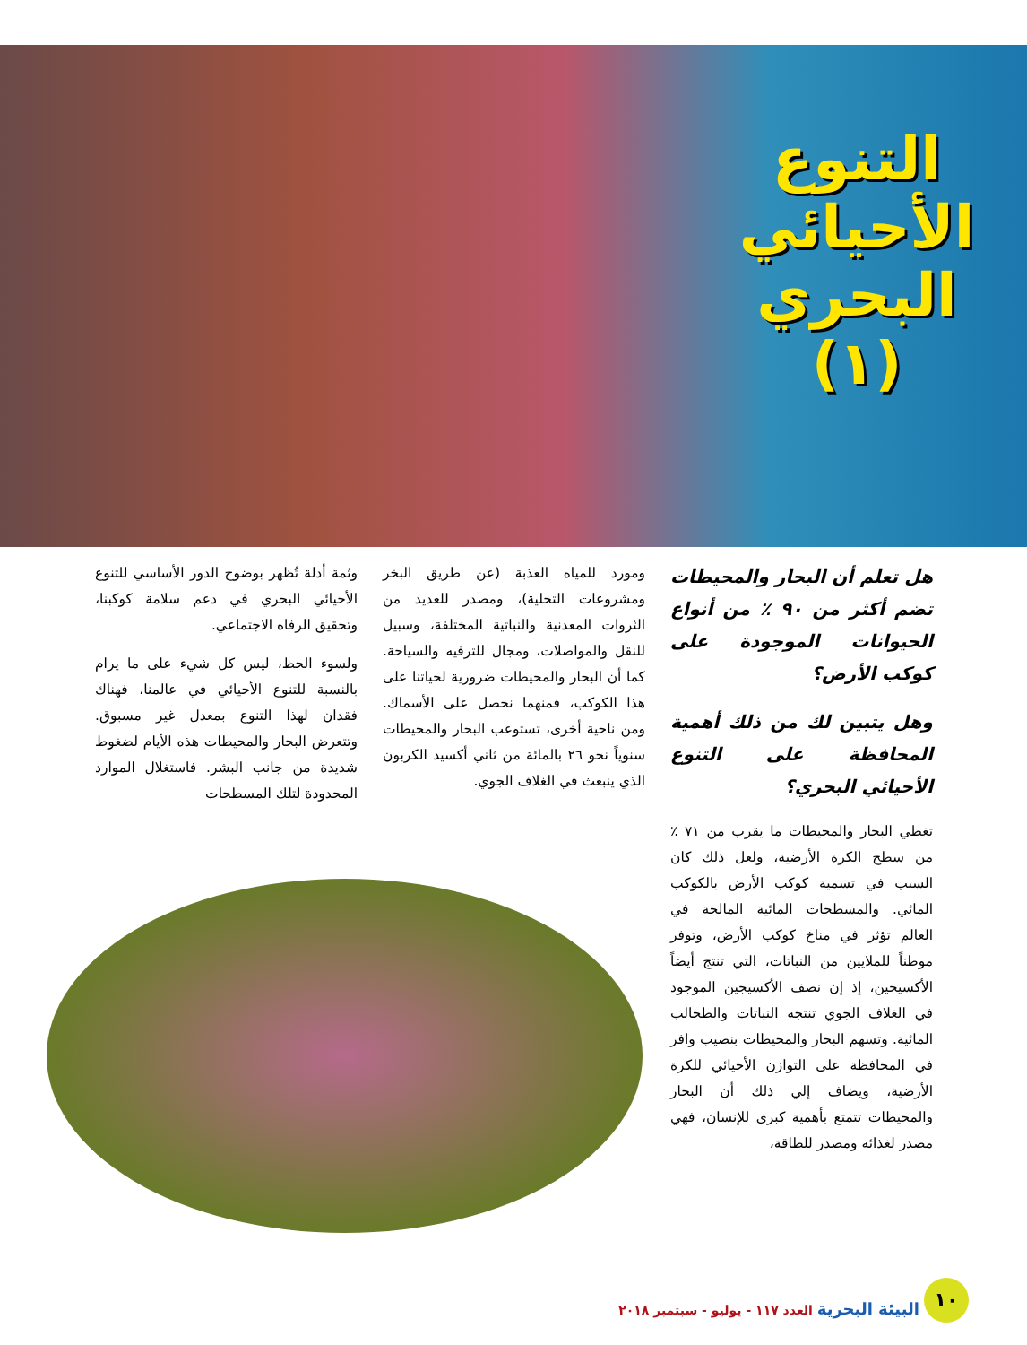التنوع الأحيائي البحري (١)
هل تعلم أن البحار والمحيطات تضم أكثر من ٩٠ ٪ من أنواع الحيوانات الموجودة على كوكب الأرض؟
وهل يتبين لك من ذلك أهمية المحافظة على التنوع الأحيائي البحري؟
تغطي البحار والمحيطات ما يقرب من ٧١ ٪ من سطح الكرة الأرضية، ولعل ذلك كان السبب في تسمية كوكب الأرض بالكوكب المائي. والمسطحات المائية المالحة في العالم تؤثر في مناخ كوكب الأرض، وتوفر موطناً للملايين من النباتات، التي تنتج أيضاً الأكسيجين، إذ إن نصف الأكسيجين الموجود في الغلاف الجوي تنتجه النباتات والطحالب المائية. وتسهم البحار والمحيطات بنصيب وافر في المحافظة على التوازن الأحيائي للكرة الأرضية، ويضاف إلي ذلك أن البحار والمحيطات تتمتع بأهمية كبرى للإنسان، فهي مصدر لغذائه ومصدر للطاقة،
ومورد للمياه العذبة (عن طريق البخر ومشروعات التحلية)، ومصدر للعديد من الثروات المعدنية والنباتية المختلفة، وسبيل للنقل والمواصلات، ومجال للترفيه والسياحة. كما أن البحار والمحيطات ضرورية لحياتنا على هذا الكوكب، فمنهما نحصل على الأسماك. ومن ناحية أخرى، تستوعب البحار والمحيطات سنوياً نحو ٢٦ بالمائة من ثاني أكسيد الكربون الذي ينبعث في الغلاف الجوي.
وثمة أدلة تُظهر بوضوح الدور الأساسي للتنوع الأحيائي البحري في دعم سلامة كوكبنا، وتحقيق الرفاه الاجتماعي.
ولسوء الحظ، ليس كل شيء على ما يرام بالنسبة للتنوع الأحيائي في عالمنا، فهناك فقدان لهذا التنوع بمعدل غير مسبوق. وتتعرض البحار والمحيطات هذه الأيام لضغوط شديدة من جانب البشر. فاستغلال الموارد المحدودة لتلك المسطحات
١٠
البيئة البحرية العدد ١١٧ - يوليو - سبتمبر ٢٠١٨